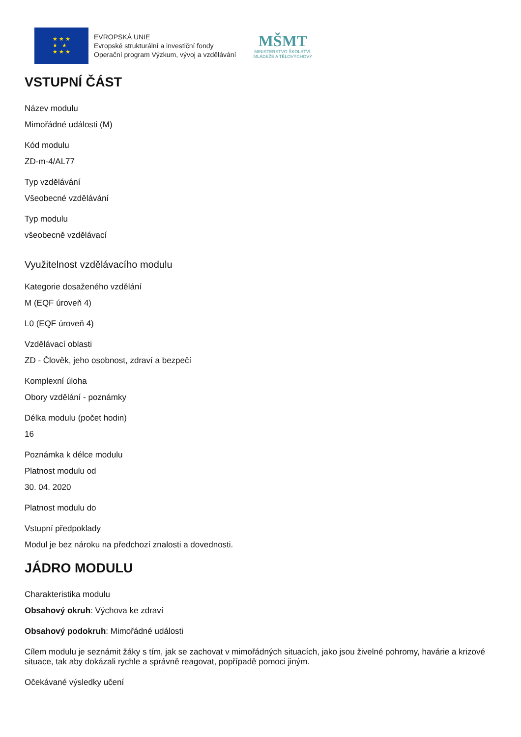★ ★ ★
★ ★
★ ★ ★
EVROPSKÁ UNIE
Evropské strukturální a investiční fondy
Operační program Výzkum, vývoj a vzdělávání
MŠMT
MINISTERSTVO ŠKOLSTVÍ,
MLÁDEŽE A TĚLOVÝCHOVY
VSTUPNÍ ČÁST
Název modulu
Mimořádné události (M)
Kód modulu
ZD-m-4/AL77
Typ vzdělávání
Všeobecné vzdělávání
Typ modulu
všeobecně vzdělávací
Využitelnost vzdělávacího modulu
Kategorie dosaženého vzdělání
M (EQF úroveň 4)
L0 (EQF úroveň 4)
Vzdělávací oblasti
ZD - Člověk, jeho osobnost, zdraví a bezpečí
Komplexní úloha
Obory vzdělání - poznámky
Délka modulu (počet hodin)
16
Poznámka k délce modulu
Platnost modulu od
30. 04. 2020
Platnost modulu do
Vstupní předpoklady
Modul je bez nároku na předchozí znalosti a dovednosti.
JÁDRO MODULU
Charakteristika modulu
Obsahový okruh: Výchova ke zdraví
Obsahový podokruh: Mimořádné události
Cílem modulu je seznámit žáky s tím, jak se zachovat v mimořádných situacích, jako jsou živelné pohromy, havárie a krizové situace, tak aby dokázali rychle a správně reagovat, popřípadě pomoci jiným.
Očekávané výsledky učení